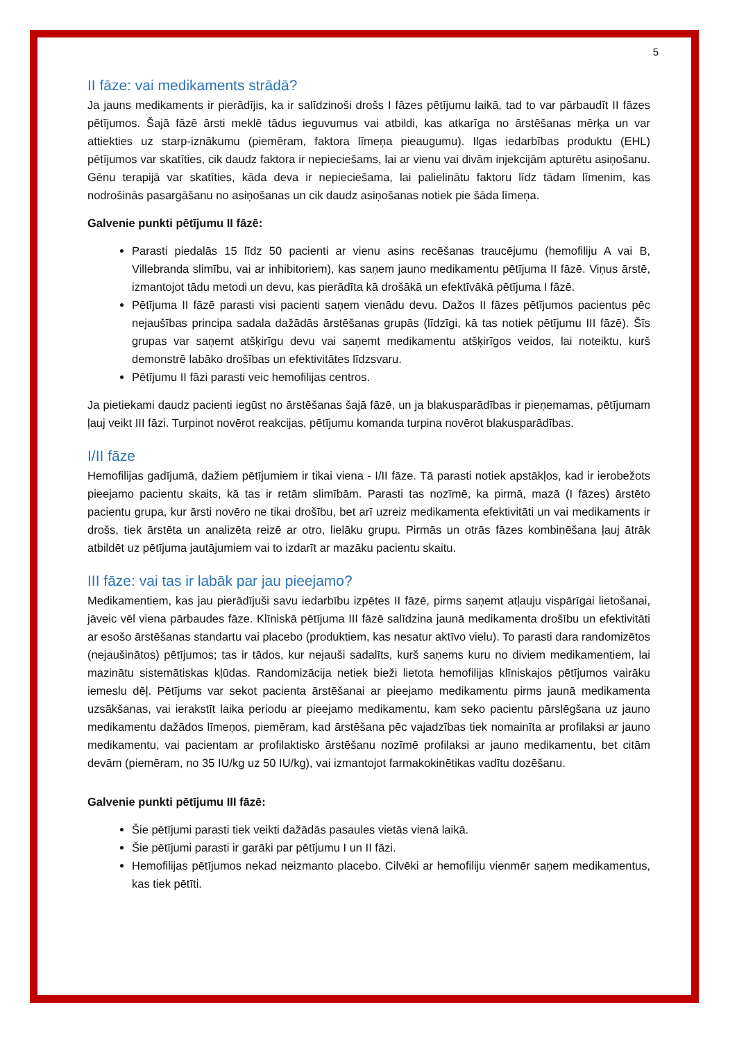5
II fāze: vai medikaments strādā?
Ja jauns medikaments ir pierādījis, ka ir salīdzinoši drošs I fāzes pētījumu laikā, tad to var pārbaudīt II fāzes pētījumos. Šajā fāzē ārsti meklē tādus ieguvumus vai atbildi, kas atkarīga no ārstēšanas mērķa un var attiekties uz starp-iznākumu (piemēram, faktora līmeņa pieaugumu). Ilgas iedarbības produktu (EHL) pētījumos var skatīties, cik daudz faktora ir nepieciešams, lai ar vienu vai divām injekcijām apturētu asiņošanu. Gēnu terapijā var skatīties, kāda deva ir nepieciešama, lai palielinātu faktoru līdz tādam līmenim, kas nodrošinās pasargāšanu no asiņošanas un cik daudz asiņošanas notiek pie šāda līmeņa.
Galvenie punkti pētījumu II fāzē:
Parasti piedalās 15 līdz 50 pacienti ar vienu asins recēšanas traucējumu (hemofiliju A vai B, Villebranda slimību, vai ar inhibitoriem), kas saņem jauno medikamentu pētījuma II fāzē. Viņus ārstē, izmantojot tādu metodi un devu, kas pierādīta kā drošākā un efektīvākā pētījuma I fāzē.
Pētījuma II fāzē parasti visi pacienti saņem vienādu devu. Dažos II fāzes pētījumos pacientus pēc nejaušības principa sadala dažādās ārstēšanas grupās (līdzīgi, kā tas notiek pētījumu III fāzē). Šīs grupas var saņemt atšķirīgu devu vai saņemt medikamentu atšķirīgos veidos, lai noteiktu, kurš demonstrē labāko drošības un efektivitātes līdzsvaru.
Pētījumu II fāzi parasti veic hemofilijas centros.
Ja pietiekami daudz pacienti iegūst no ārstēšanas šajā fāzē, un ja blakusparādības ir pieņemamas, pētījumam ļauj veikt III fāzi. Turpinot novērot reakcijas, pētījumu komanda turpina novērot blakusparādības.
I/II fāze
Hemofilijas gadījumā, dažiem pētījumiem ir tikai viena - I/II fāze. Tā parasti notiek apstākļos, kad ir ierobežots pieejamo pacientu skaits, kā tas ir retām slimībām. Parasti tas nozīmē, ka pirmā, mazā (I fāzes) ārstēto pacientu grupa, kur ārsti novēro ne tikai drošību, bet arī uzreiz medikamenta efektivitāti un vai medikaments ir drošs, tiek ārstēta un analizēta reizē ar otro, lielāku grupu. Pirmās un otrās fāzes kombinēšana ļauj ātrāk atbildēt uz pētījuma jautājumiem vai to izdarīt ar mazāku pacientu skaitu.
III fāze: vai tas ir labāk par jau pieejamo?
Medikamentiem, kas jau pierādījuši savu iedarbību izpētes II fāzē, pirms saņemt atļauju vispārīgai lietošanai, jāveic vēl viena pārbaudes fāze. Klīniskā pētījuma III fāzē salīdzina jaunā medikamenta drošību un efektivitāti ar esošo ārstēšanas standartu vai placebo (produktiem, kas nesatur aktīvo vielu). To parasti dara randomizētos (nejaušinātos) pētījumos; tas ir tādos, kur nejauši sadalīts, kurš saņems kuru no diviem medikamentiem, lai mazinātu sistemātiskas kļūdas. Randomizācija netiek bieži lietota hemofilijas klīniskajos pētījumos vairāku iemeslu dēļ. Pētījums var sekot pacienta ārstēšanai ar pieejamo medikamentu pirms jaunā medikamenta uzsākšanas, vai ierakstīt laika periodu ar pieejamo medikamentu, kam seko pacientu pārslēgšana uz jauno medikamentu dažādos līmeņos, piemēram, kad ārstēšana pēc vajadzības tiek nomainīta ar profilaksi ar jauno medikamentu, vai pacientam ar profilaktisko ārstēšanu nozīmē profilaksi ar jauno medikamentu, bet citām devām (piemēram, no 35 IU/kg uz 50 IU/kg), vai izmantojot farmakokinētikas vadītu dozēšanu.
Galvenie punkti pētījumu III fāzē:
Šie pētījumi parasti tiek veikti dažādās pasaules vietās vienā laikā.
Šie pētījumi parasti ir garāki par pētījumu I un II fāzi.
Hemofilijas pētījumos nekad neizmanto placebo. Cilvēki ar hemofiliju vienmēr saņem medikamentus, kas tiek pētīti.